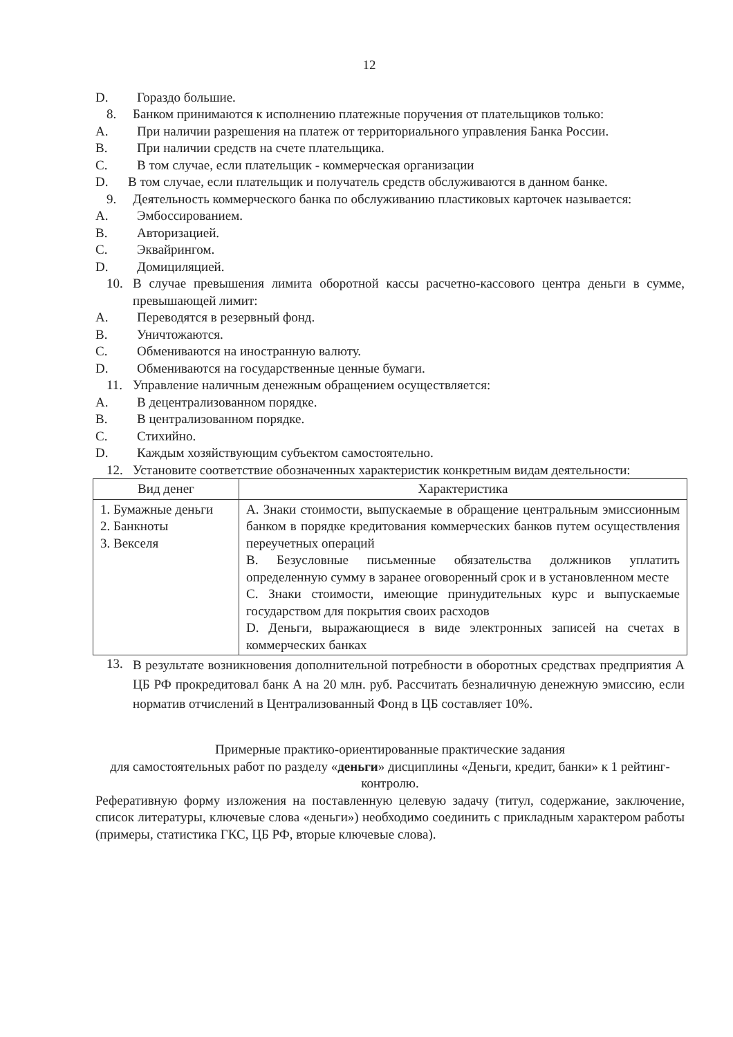12
D. Гораздо большие.
8. Банком принимаются к исполнению платежные поручения от плательщиков только:
A. При наличии разрешения на платеж от территориального управления Банка России.
B. При наличии средств на счете плательщика.
C. В том случае, если плательщик - коммерческая организации
D. В том случае, если плательщик и получатель средств обслуживаются в данном банке.
9. Деятельность коммерческого банка по обслуживанию пластиковых карточек называется:
A. Эмбоссированием.
B. Авторизацией.
C. Эквайрингом.
D. Домициляцией.
10. В случае превышения лимита оборотной кассы расчетно-кассового центра деньги в сумме, превышающей лимит:
A. Переводятся в резервный фонд.
B. Уничтожаются.
C. Обмениваются на иностранную валюту.
D. Обмениваются на государственные ценные бумаги.
11. Управление наличным денежным обращением осуществляется:
A. В децентрализованном порядке.
B. В централизованном порядке.
C. Стихийно.
D. Каждым хозяйствующим субъектом самостоятельно.
12. Установите соответствие обозначенных характеристик конкретным видам деятельности:
| Вид денег | Характеристика |
| --- | --- |
| 1. Бумажные деньги 2. Банкноты 3. Векселя | A. Знаки стоимости, выпускаемые в обращение центральным эмиссионным банком в порядке кредитования коммерческих банков путем осуществления переучетных операций B. Безусловные письменные обязательства должников уплатить определенную сумму в заранее оговоренный срок и в установленном месте C. Знаки стоимости, имеющие принудительных курс и выпускаемые государством для покрытия своих расходов D. Деньги, выражающиеся в виде электронных записей на счетах в коммерческих банках |
13. В результате возникновения дополнительной потребности в оборотных средствах предприятия А ЦБ РФ прокредитовал банк А на 20 млн. руб. Рассчитать безналичную денежную эмиссию, если норматив отчислений в Централизованный Фонд в ЦБ составляет 10%.
Примерные практико-ориентированные практические задания
для самостоятельных работ по разделу «деньги» дисциплины «Деньги, кредит, банки» к 1 рейтинг-контролю.
Реферативную форму изложения на поставленную целевую задачу (титул, содержание, заключение, список литературы, ключевые слова «деньги») необходимо соединить с прикладным характером работы (примеры, статистика ГКС, ЦБ РФ, вторые ключевые слова).